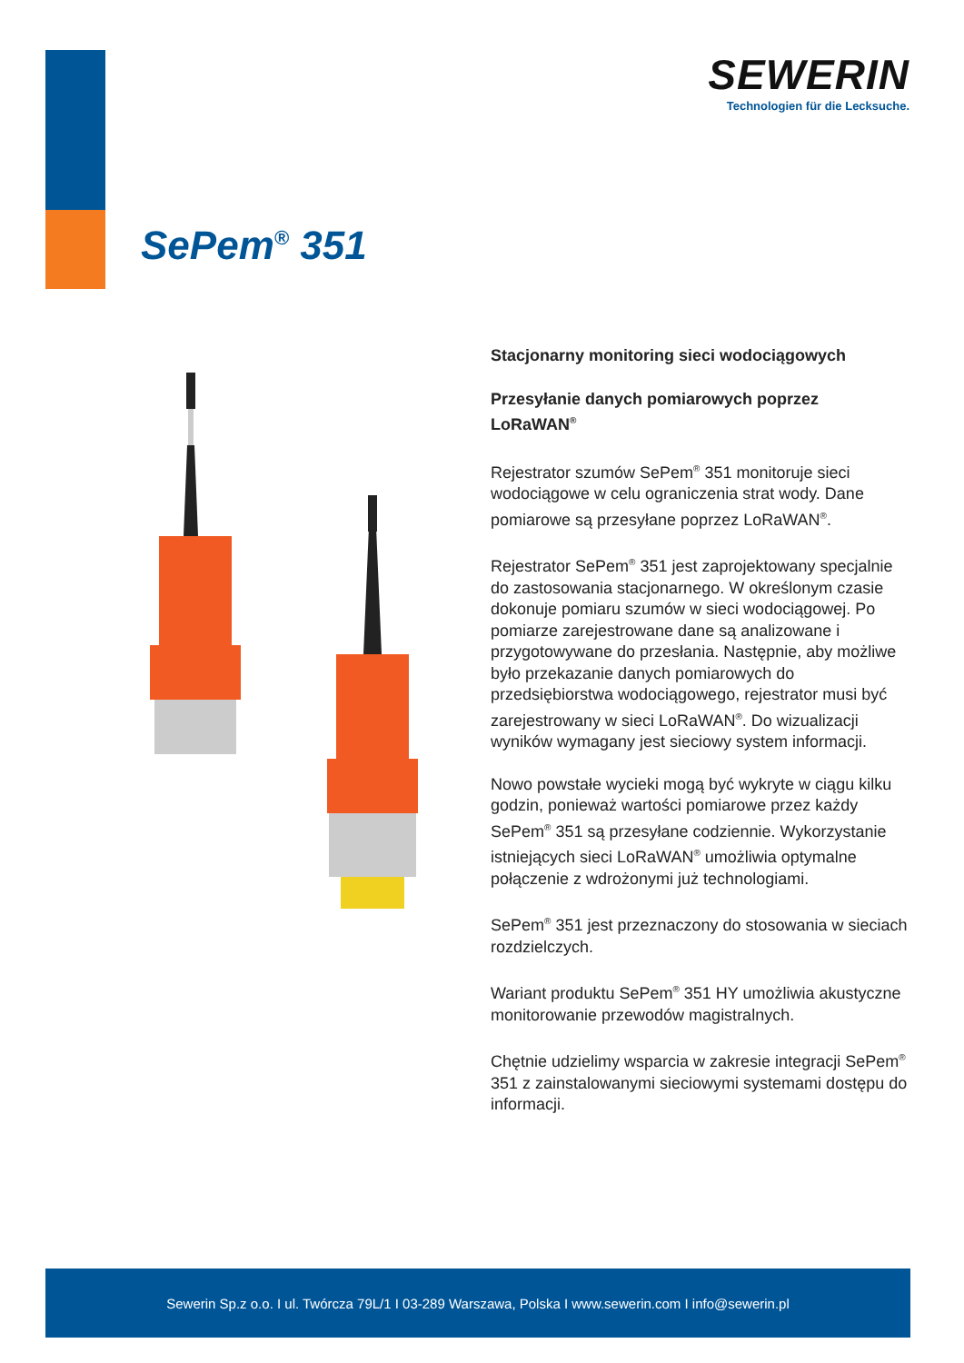SEWERIN
Technologien für die Lecksuche.
SePem<sup>®</sup> 351
Stacjonarny monitoring sieci wodociągowych
Przesyłanie danych pomiarowych poprzez LoRaWAN<sup>®</sup>
Rejestrator szumów SePem<sup>®</sup> 351 monitoruje sieci wodociągowe w celu ograniczenia strat wody. Dane pomiarowe są przesyłane poprzez LoRaWAN<sup>®</sup>.
Rejestrator SePem<sup>®</sup> 351 jest zaprojektowany specjalnie do zastosowania stacjonarnego. W określonym czasie dokonuje pomiaru szumów w sieci wodociągowej. Po pomiarze zarejestrowane dane są analizowane i przygotowywane do przesłania. Następnie, aby możliwe było przekazanie danych pomiarowych do przedsiębiorstwa wodociągowego, rejestrator musi być zarejestrowany w sieci LoRaWAN<sup>®</sup>. Do wizualizacji wyników wymagany jest sieciowy system informacji.
Nowo powstałe wycieki mogą być wykryte w ciągu kilku godzin, ponieważ wartości pomiarowe przez każdy SePem<sup>®</sup> 351 są przesyłane codziennie. Wykorzystanie istniejących sieci LoRaWAN<sup>®</sup> umożliwia optymalne połączenie z wdrożonymi już technologiami.
SePem<sup>®</sup> 351 jest przeznaczony do stosowania w sieciach rozdzielczych.
Wariant produktu SePem<sup>®</sup> 351 HY umożliwia akustyczne monitorowanie przewodów magistralnych.
Chętnie udzielimy wsparcia w zakresie integracji SePem<sup>®</sup> 351 z zainstalowanymi sieciowymi systemami dostępu do informacji.
Sewerin Sp.z o.o. I ul. Twórcza 79L/1 I 03-289 Warszawa, Polska I www.sewerin.com I info@sewerin.pl